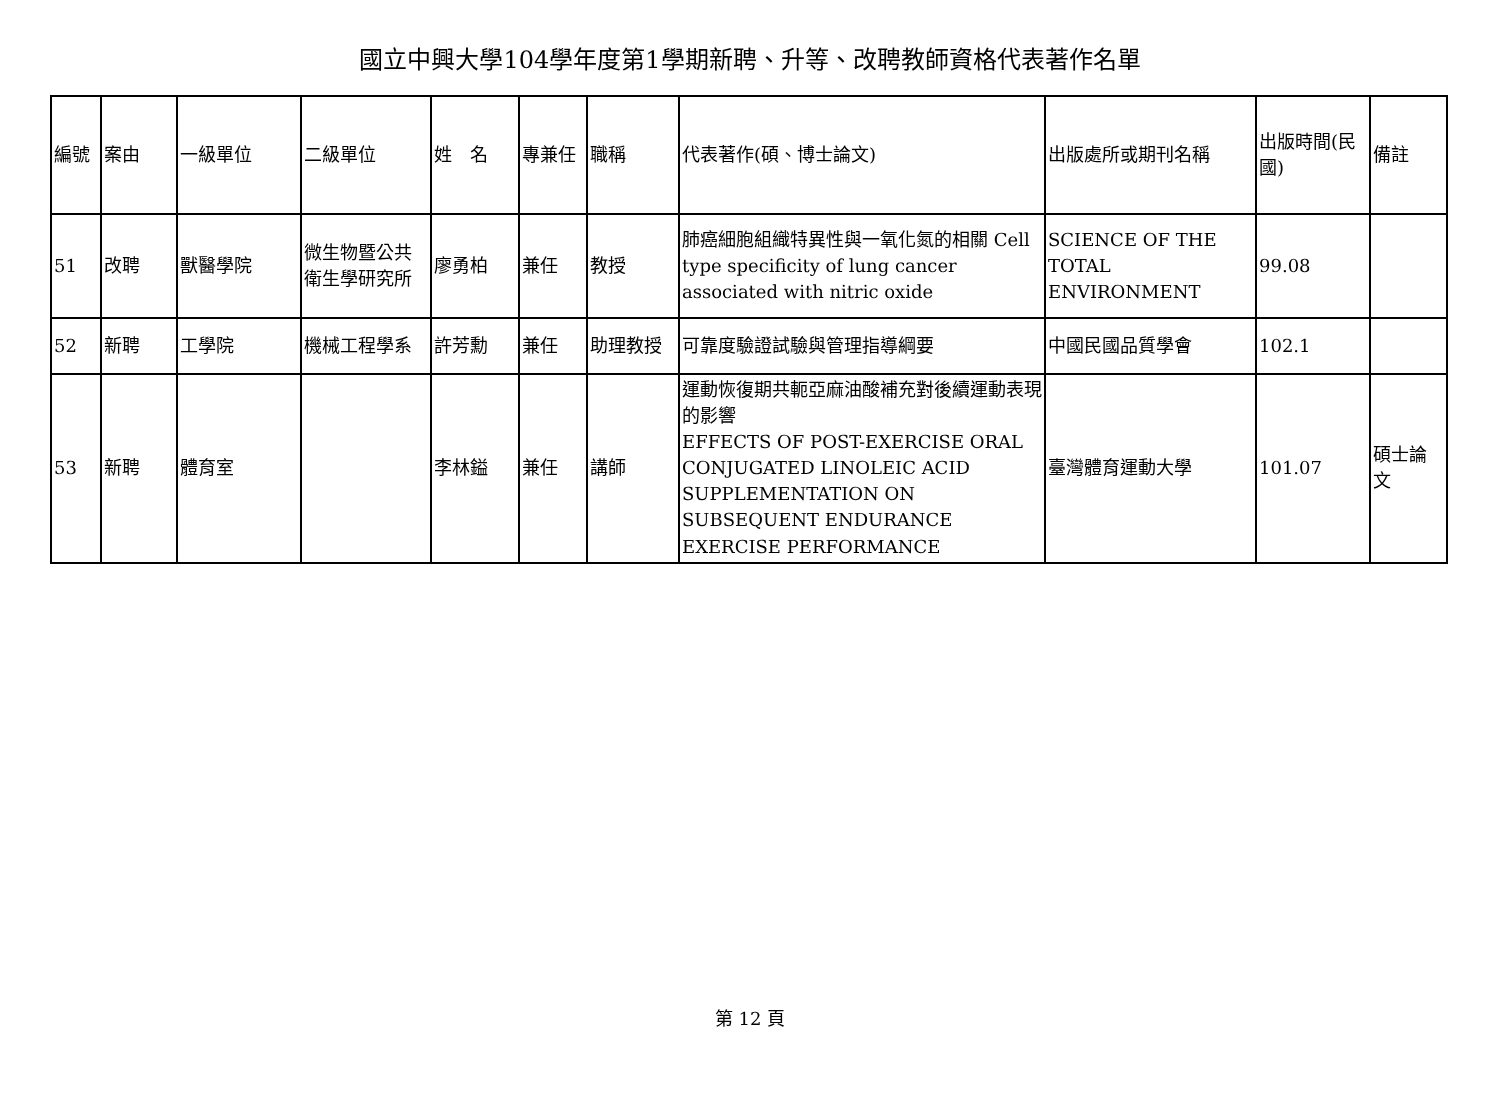國立中興大學104學年度第1學期新聘、升等、改聘教師資格代表著作名單
| 編號 | 案由 | 一級單位 | 二級單位 | 姓 名 | 專兼任 | 職稱 | 代表著作(碩、博士論文) | 出版處所或期刊名稱 | 出版時間(民國) | 備註 |
| --- | --- | --- | --- | --- | --- | --- | --- | --- | --- | --- |
| 51 | 改聘 | 獸醫學院 | 微生物暨公共衛生學研究所 | 廖勇柏 | 兼任 | 教授 | 肺癌細胞組織特異性與一氧化氮的相關 Cell type specificity of lung cancer associated with nitric oxide | SCIENCE OF THE TOTAL ENVIRONMENT | 99.08 | |
| 52 | 新聘 | 工學院 | 機械工程學系 | 許芳勳 | 兼任 | 助理教授 | 可靠度驗證試驗與管理指導綱要 | 中國民國品質學會 | 102.1 | |
| 53 | 新聘 | 體育室 | | 李林鎰 | 兼任 | 講師 | 運動恢復期共軛亞麻油酸補充對後續運動表現的影響 EFFECTS OF POST-EXERCISE ORAL CONJUGATED LINOLEIC ACID SUPPLEMENTATION ON SUBSEQUENT ENDURANCE EXERCISE PERFORMANCE | 臺灣體育運動大學 | 101.07 | 碩士論文 |
第 12 頁